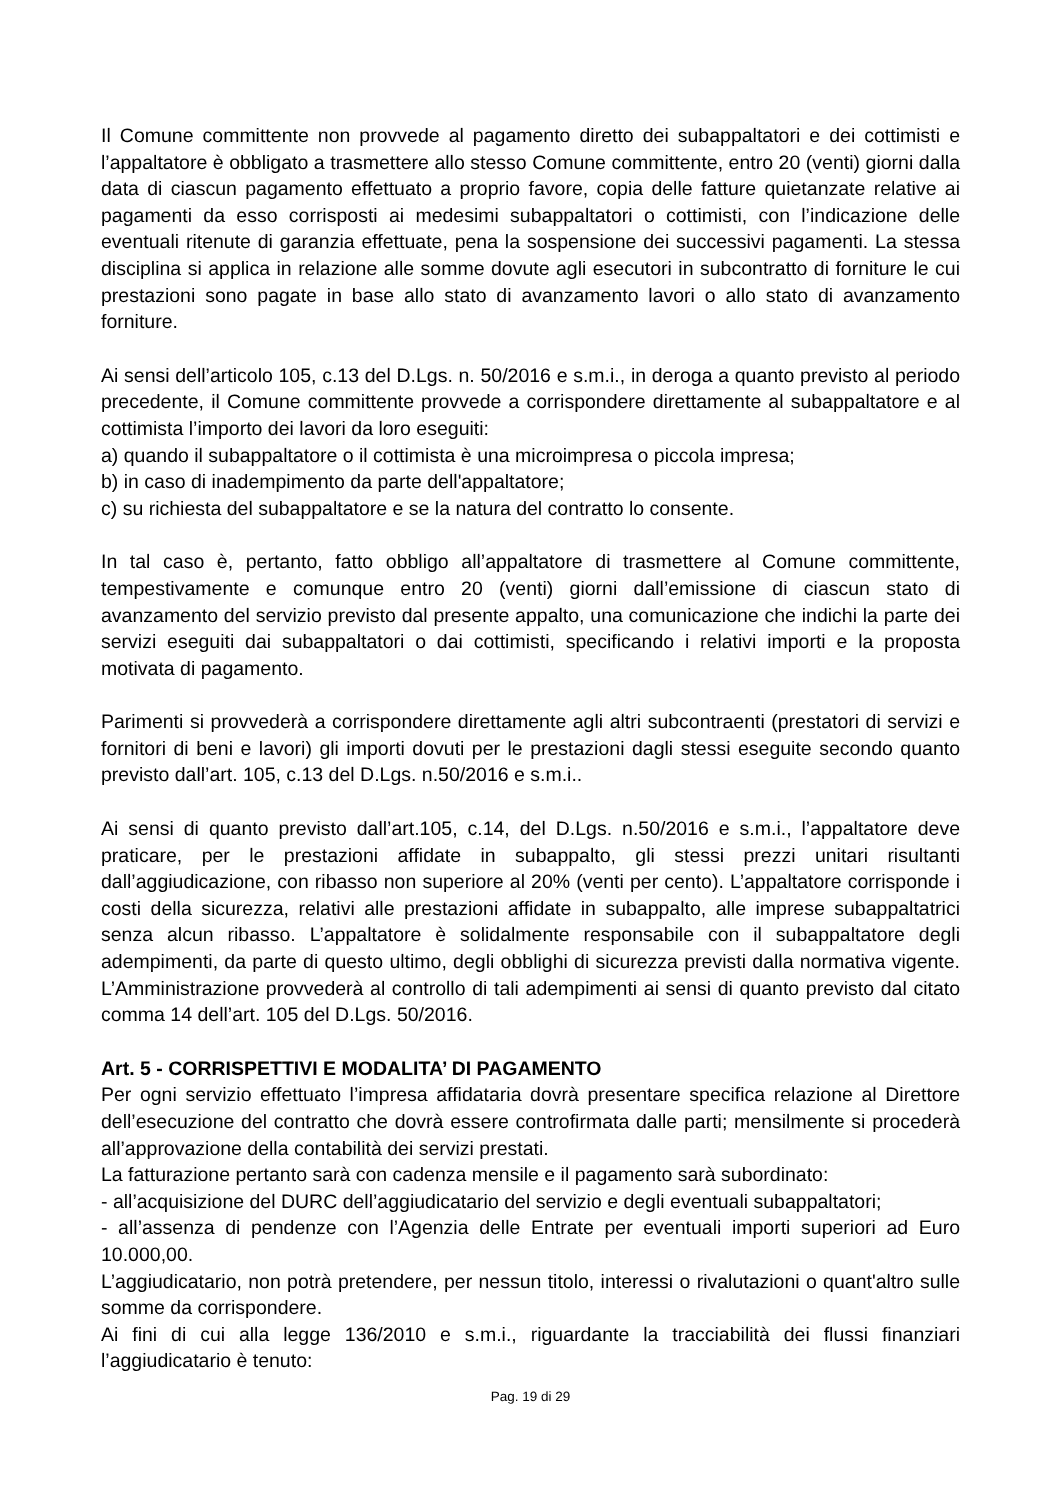Il Comune committente non provvede al pagamento diretto dei subappaltatori e dei cottimisti e l’appaltatore è obbligato a trasmettere allo stesso Comune committente, entro 20 (venti) giorni dalla data di ciascun pagamento effettuato a proprio favore, copia delle fatture quietanzate relative ai pagamenti da esso corrisposti ai medesimi subappaltatori o cottimisti, con l’indicazione delle eventuali ritenute di garanzia effettuate, pena la sospensione dei successivi pagamenti. La stessa disciplina si applica in relazione alle somme dovute agli esecutori in subcontratto di forniture le cui prestazioni sono pagate in base allo stato di avanzamento lavori o allo stato di avanzamento forniture.
Ai sensi dell’articolo 105, c.13 del D.Lgs. n. 50/2016 e s.m.i., in deroga a quanto previsto al periodo precedente, il Comune committente provvede a corrispondere direttamente al subappaltatore e al cottimista l’importo dei lavori da loro eseguiti:
a) quando il subappaltatore o il cottimista è una microimpresa o piccola impresa;
b) in caso di inadempimento da parte dell'appaltatore;
c) su richiesta del subappaltatore e se la natura del contratto lo consente.
In tal caso è, pertanto, fatto obbligo all’appaltatore di trasmettere al Comune committente, tempestivamente e comunque entro 20 (venti) giorni dall’emissione di ciascun stato di avanzamento del servizio previsto dal presente appalto, una comunicazione che indichi la parte dei servizi eseguiti dai subappaltatori o dai cottimisti, specificando i relativi importi e la proposta motivata di pagamento.
Parimenti si provvederà a corrispondere direttamente agli altri subcontraenti (prestatori di servizi e fornitori di beni e lavori) gli importi dovuti per le prestazioni dagli stessi eseguite secondo quanto previsto dall’art. 105, c.13 del D.Lgs. n.50/2016 e s.m.i..
Ai sensi di quanto previsto dall’art.105, c.14, del D.Lgs. n.50/2016 e s.m.i., l’appaltatore deve praticare, per le prestazioni affidate in subappalto, gli stessi prezzi unitari risultanti dall’aggiudicazione, con ribasso non superiore al 20% (venti per cento). L’appaltatore corrisponde i costi della sicurezza, relativi alle prestazioni affidate in subappalto, alle imprese subappaltatrici senza alcun ribasso. L’appaltatore è solidalmente responsabile con il subappaltatore degli adempimenti, da parte di questo ultimo, degli obblighi di sicurezza previsti dalla normativa vigente. L’Amministrazione provvederà al controllo di tali adempimenti ai sensi di quanto previsto dal citato comma 14 dell’art. 105 del D.Lgs. 50/2016.
Art. 5 - CORRISPETTIVI E MODALITA’ DI PAGAMENTO
Per ogni servizio effettuato l’impresa affidataria dovrà presentare specifica relazione al Direttore dell’esecuzione del contratto che dovrà essere controfirmata dalle parti; mensilmente si procederà all’approvazione della contabilità dei servizi prestati.
La fatturazione pertanto sarà con cadenza mensile e il pagamento sarà subordinato:
- all’acquisizione del DURC dell’aggiudicatario del servizio e degli eventuali subappaltatori;
- all’assenza di pendenze con l’Agenzia delle Entrate per eventuali importi superiori ad Euro 10.000,00.
L’aggiudicatario, non potrà pretendere, per nessun titolo, interessi o rivalutazioni o quant'altro sulle somme da corrispondere.
Ai fini di cui alla legge 136/2010 e s.m.i., riguardante la tracciabilità dei flussi finanziari l’aggiudicatario è tenuto:
Pag. 19 di 29